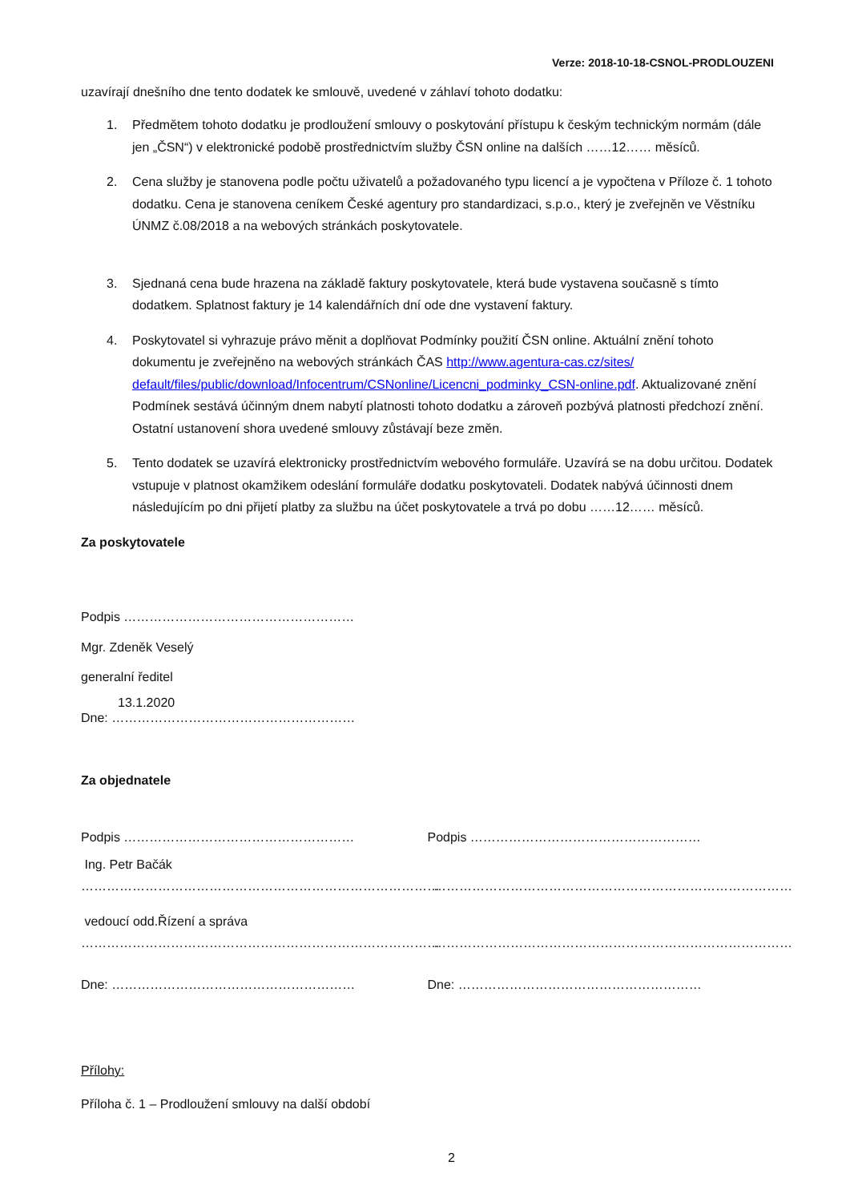Verze: 2018-10-18-CSNOL-PRODLOUZENI
uzavírají dnešního dne tento dodatek ke smlouvě, uvedené v záhlaví tohoto dodatku:
1. Předmětem tohoto dodatku je prodloužení smlouvy o poskytování přístupu k českým technickým normám (dále jen „ČSN“) v elektronické podobě prostřednictvím služby ČSN online na dalších ……12…… měsíců.
2. Cena služby je stanovena podle počtu uživatelů a požadovaného typu licencí a je vypočtena v Příloze č. 1 tohoto dodatku. Cena je stanovena ceníkem České agentury pro standardizaci, s.p.o., který je zveřejněn ve Věstníku ÚNMZ č.08/2018 a na webových stránkách poskytovatele.
3. Sjednaná cena bude hrazena na základě faktury poskytovatele, která bude vystavena současně s tímto dodatkem. Splatnost faktury je 14 kalendářních dní ode dne vystavení faktury.
4. Poskytovatel si vyhrazuje právo měnit a doplňovat Podmínky použití ČSN online. Aktuální znění tohoto dokumentu je zveřejněno na webových stránkách ČAS http://www.agentura-cas.cz/sites/ default/files/public/download/Infocentrum/CSNonline/Licencni_podminky_CSN-online.pdf. Aktualizované znění Podmínek sestává účinným dnem nabytí platnosti tohoto dodatku a zároveň pozbývá platnosti předchozí znění. Ostatní ustanovení shora uvedené smlouvy zůstávají beze změn.
5. Tento dodatek se uzavírá elektronicky prostřednictvím webového formuláře. Uzavírá se na dobu určitou. Dodatek vstupuje v platnost okamžikem odeslání formuláře dodatku poskytovateli. Dodatek nabývá účinnosti dnem následujícím po dni přijetí platby za službu na účet poskytovatele a trvá po dobu ……12…… měsíců.
Za poskytovatele
Podpis ………………………………………………
Mgr. Zdeněk Veselý
generalní ředitel
13.1.2020
Dne: …………………………………………………
Za objednatele
Podpis ……………………………………………… Podpis ………………………………………………
Ing. Petr Bačák
…………………………………………………………………………
…………………………………………………………………………
vedoucí odd.Řízení a správa
…………………………………………………………………………
…………………………………………………………………………
Dne: ………………………………………………… Dne: …………………………………………………
Přílohy:
Příloha č. 1 – Prodloužení smlouvy na další období
2